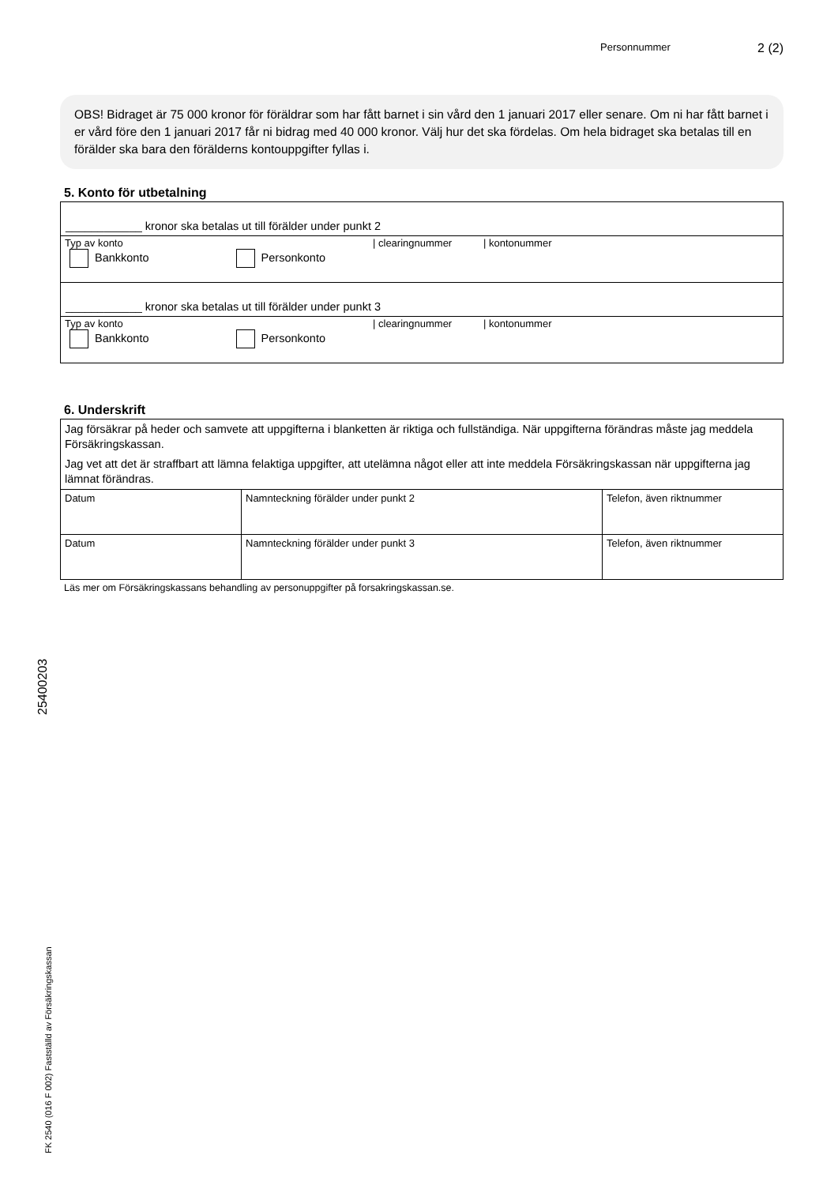Personnummer 2 (2)
OBS! Bidraget är 75 000 kronor för föräldrar som har fått barnet i sin vård den 1 januari 2017 eller senare. Om ni har fått barnet i er vård före den 1 januari 2017 får ni bidrag med 40 000 kronor. Välj hur det ska fördelas. Om hela bidraget ska betalas till en förälder ska bara den förälderns kontouppgifter fyllas i.
5. Konto för utbetalning
____________ kronor ska betalas ut till förälder under punkt 2
Typ av konto | clearingnummer | kontonummer
Bankkonto Personkonto
____________ kronor ska betalas ut till förälder under punkt 3
Typ av konto | clearingnummer | kontonummer
Bankkonto Personkonto
6. Underskrift
| Jag försäkrar på heder och samvete att uppgifterna i blanketten är riktiga och fullständiga. När uppgifterna förändras måste jag meddela Försäkringskassan. Jag vet att det är straffbart att lämna felaktiga uppgifter, att utelämna något eller att inte meddela Försäkringskassan när uppgifterna jag lämnat förändras. | | |
| Datum | Namnteckning förälder under punkt 2 | Telefon, även riktnummer |
| Datum | Namnteckning förälder under punkt 3 | Telefon, även riktnummer |
Läs mer om Försäkringskassans behandling av personuppgifter på forsakringskassan.se.
25400203
FK 2540 (016 F 002) Fastställd av Försäkringskassan